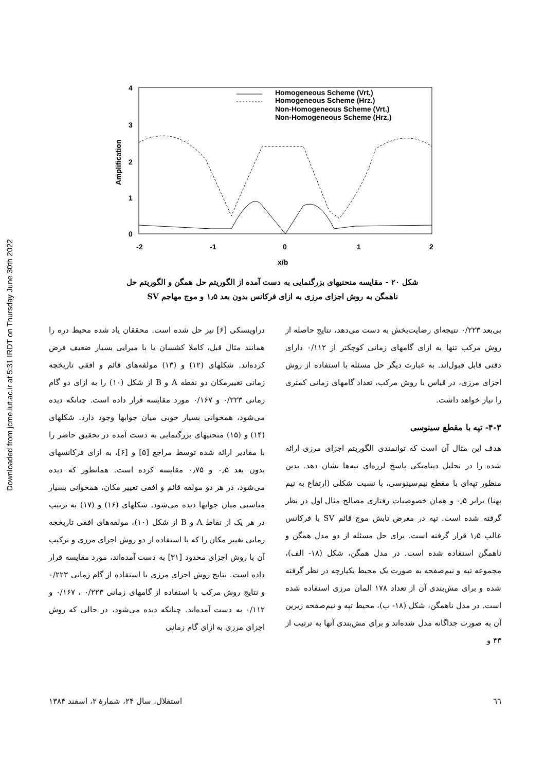Downloaded from jcme.iut.ac.ir at 5:31 IRDT on Thursday June 30th 2022
4
3
2
1
0
-2
-1
0
1
2
x/b
Amplification
Homogeneous Scheme (Vrt.)
Homogeneous Scheme (Hrz.)
Non-Homogeneous Scheme (Vrt.)
Non-Homogeneous Scheme (Hrz.)
شکل ۲۰ - مقایسه منحنیهای بزرگنمایی به دست آمده از الگوریتم حل همگن و الگوریتم حل
ناهمگن به روش اجزای مرزی به ازای فرکانس بدون بعد ۱٫۵ و موج مهاجم SV
دراوینسکی [۶] نیز حل شده است. محققان یاد شده محیط دره را همانند مثال قبل، کاملا کشسان یا با میرایی بسیار ضعیف فرض کرده‌اند. شکلهای (۱۲) و (۱۳) مولفه‌های قائم و افقی تاریخچه زمانی تغییرمکان دو نقطه A و B از شکل (۱۰) را به ازای دو گام زمانی ۰/۲۲۳ و ۰/۱۶۷ مورد مقایسه قرار داده است. چنانکه دیده می‌شود، همخوانی بسیار خوبی میان جوابها وجود دارد. شکلهای (۱۴) و (۱۵) منحنیهای بزرگنمایی به دست آمده در تحقیق حاضر را با مقادیر ارائه شده توسط مراجع [۵] و [۶]، به ازای فرکانسهای بدون بعد ۰٫۵ و ۰٫۷۵ مقایسه کرده است. همانطور که دیده می‌شود، در هر دو مولفه قائم و افقی تغییر مکان، همخوانی بسیار مناسبی میان جوابها دیده می‌شود. شکلهای (۱۶) و (۱۷) به ترتیب در هر یک از نقاط A و B از شکل (۱۰)، مولفه‌های افقی تاریخچه زمانی تغییر مکان را که با استفاده از دو روش اجزای مرزی و ترکیب آن با روش اجزای محدود [۳۱] به دست آمده‌اند، مورد مقایسه قرار داده است. نتایج روش اجزای مرزی با استفاده از گام زمانی ۰/۲۲۳ و نتایج روش مرکب با استفاده از گامهای زمانی ۰/۲۲۳ ، ۰/۱۶۷ و ۰/۱۱۲ به دست آمده‌اند. چنانکه دیده می‌شود، در حالی که روش اجزای مرزی به ازای گام زمانی
بی‌بعد ۰/۲۲۳ نتیجه‌ای رضایت‌بخش به دست می‌دهد، نتایج حاصله از روش مرکب تنها به ازای گامهای زمانی کوچکتر از ۰/۱۱۲ دارای دقتی قابل قبول‌اند. به عبارت دیگر حل مسئله با استفاده از روش اجزای مرزی، در قیاس با روش مرکب، تعداد گامهای زمانی کمتری را نیاز خواهد داشت.
۴-۳- تپه با مقطع سینوسی
هدف این مثال آن است که توانمندی الگوریتم اجزای مرزی ارائه شده را در تحلیل دینامیکی پاسخ لرزه‌ای تپه‌ها نشان دهد. بدین منظور تپه‌ای با مقطع نیم‌سینوسی، با نسبت شکلی (ارتفاع به نیم پهنا) برابر ۰٫۵ و همان خصوصیات رفتاری مصالح مثال اول در نظر گرفته شده است. تپه در معرض تابش موج قائم SV با فرکانس غالب ۱٫۵ قرار گرفته است. برای حل مسئله از دو مدل همگن و ناهمگن استفاده شده است. در مدل همگن، شکل (۱۸- الف)، مجموعه تپه و نیم‌صفحه به صورت یک محیط یکپارچه در نظر گرفته شده و برای مش‌بندی آن از تعداد ۱۷۸ المان مرزی استفاده شده است. در مدل ناهمگن، شکل (۱۸- ب)، محیط تپه و نیم‌صفحه زیرین آن به صورت جداگانه مدل شده‌اند و برای مش‌بندی آنها به ترتیب از ۴۳ و
٦٦ استقلال، سال ۲۴، شمارهٔ ۲، اسفند ۱۳۸۴